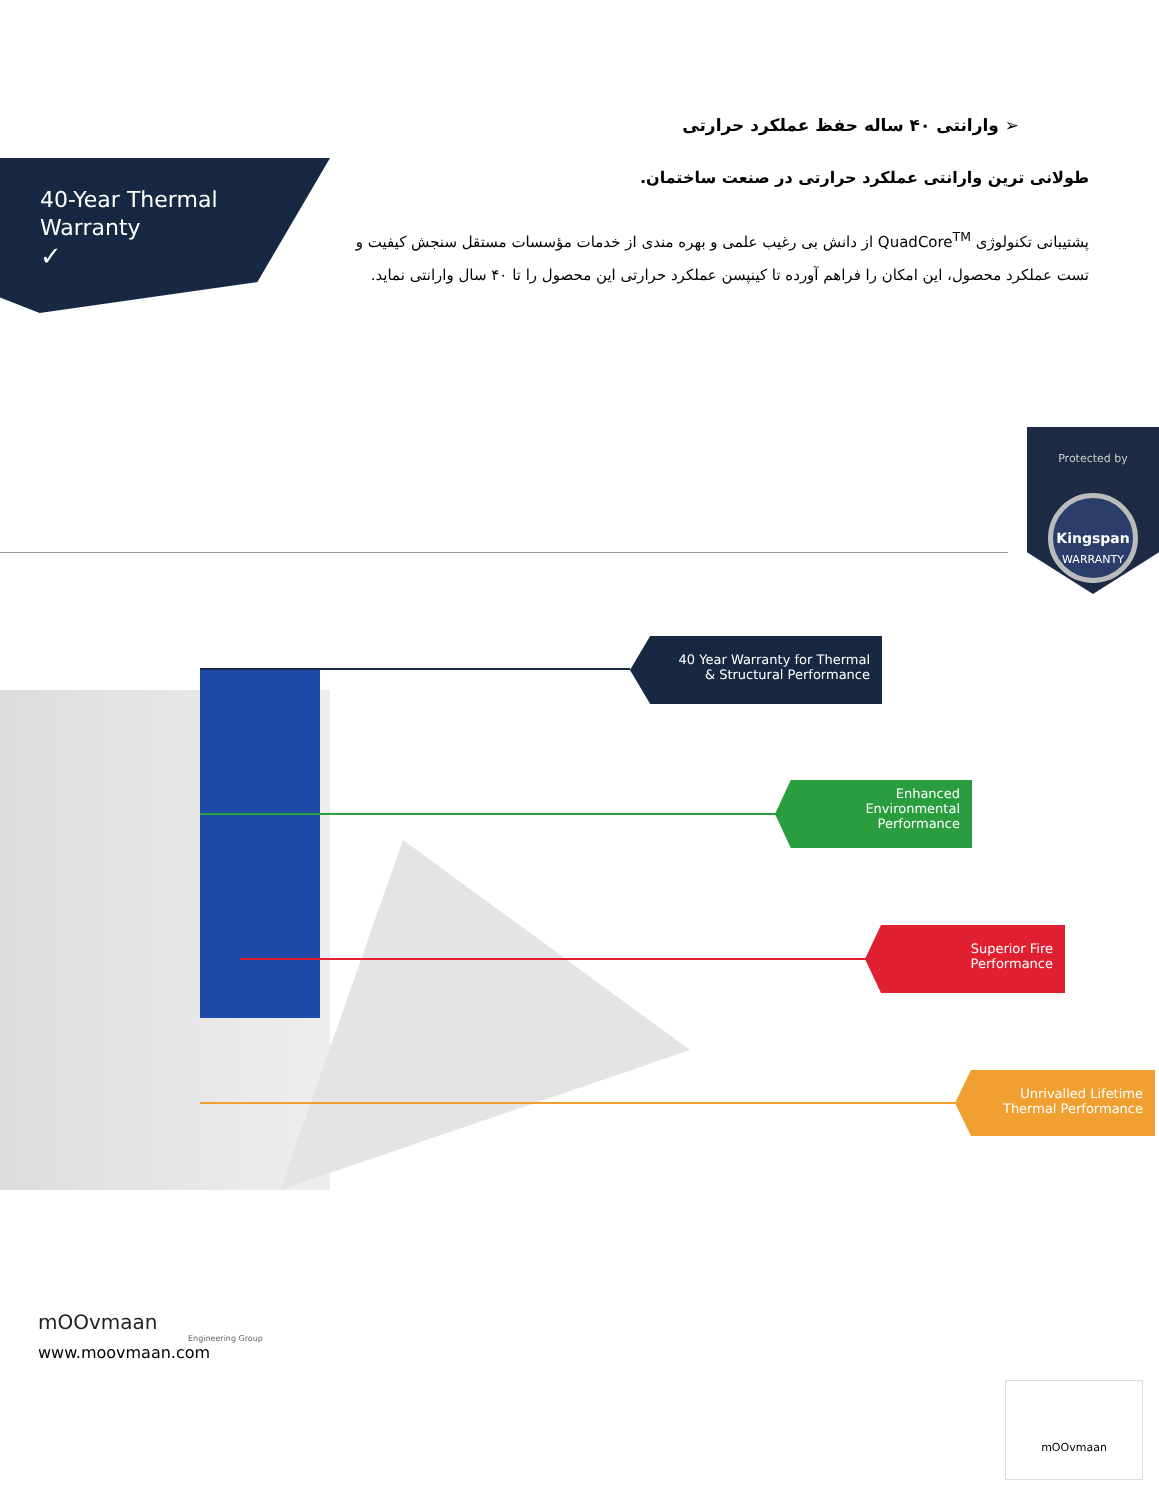➢ وارانتی ۴۰ ساله حفظ عملکرد حرارتی
طولانی ترین وارانتی عملکرد حرارتی در صنعت ساختمان.
پشتیبانی تکنولوژی QuadCore<sup>TM</sup> از دانش بی رغیب علمی و بهره مندی از خدمات مؤسسات مستقل سنجش کیفیت و تست عملکرد محصول، این امکان را فراهم آورده تا کینپسن عملکرد حرارتی این محصول را تا ۴۰ سال وارانتی نماید.
40-Year Thermal
Warranty
✓
Protected by
Kingspan
WARRANTY
40 Year Warranty for Thermal
& Structural Performance
Enhanced
Environmental
Performance
Superior Fire
Performance
Unrivalled Lifetime
Thermal Performance
mOOvmaan
Engineering Group
www.moovmaan.com
mOOvmaan